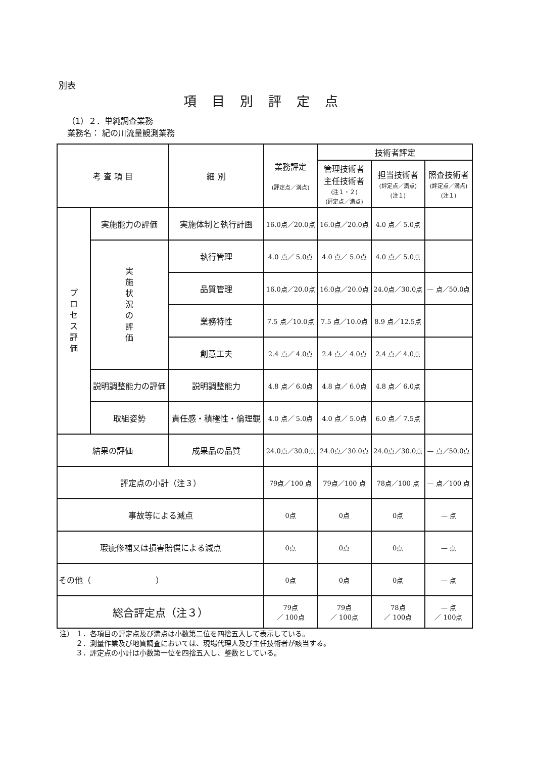別表
項目別評定点
（1）２．単純調査業務
業務名： 紀の川流量観測業務
| 考 査 項 目 | | 細 別 | 業務評定 (評定点／満点) | 技術者評定 | | |
| --- | --- | --- | --- | --- | --- | --- |
| | | | | 管理技術者 主任技術者 (注１・２) (評定点／満点) | 担当技術者 (評定点／満点) (注１) | 照査技術者 (評定点／満点) (注１) |
| プロセス評価 | 実施能力の評価 | 実施体制と執行計画 | 16.0点／20.0点 | 16.0点／20.0点 | 4.0 点／ 5.0点 | |
| | 実施状況の評価 | 執行管理 | 4.0 点／ 5.0点 | 4.0 点／ 5.0点 | 4.0 点／ 5.0点 | |
| | | 品質管理 | 16.0点／20.0点 | 16.0点／20.0点 | 24.0点／30.0点 | — 点／50.0点 |
| | | 業務特性 | 7.5 点／10.0点 | 7.5 点／10.0点 | 8.9 点／12.5点 | |
| | | 創意工夫 | 2.4 点／ 4.0点 | 2.4 点／ 4.0点 | 2.4 点／ 4.0点 | |
| | 説明調整能力の評価 | 説明調整能力 | 4.8 点／ 6.0点 | 4.8 点／ 6.0点 | 4.8 点／ 6.0点 | |
| | 取組姿勢 | 責任感・積極性・倫理観 | 4.0 点／ 5.0点 | 4.0 点／ 5.0点 | 6.0 点／ 7.5点 | |
| 結果の評価 | | 成果品の品質 | 24.0点／30.0点 | 24.0点／30.0点 | 24.0点／30.0点 | — 点／50.0点 |
| 評定点の小計（注３） | | | 79点／100 点 | 79点／100 点 | 78点／100 点 | — 点／100 点 |
| 事故等による減点 | | | 0点 | 0点 | 0点 | — 点 |
| 瑕疵修補又は損害賠償による減点 | | | 0点 | 0点 | 0点 | — 点 |
| その他（ ） | | | 0点 | 0点 | 0点 | — 点 |
| 総合評定点（注３） | | | 79点 ／ 100点 | 79点 ／ 100点 | 78点 ／ 100点 | — 点 ／ 100点 |
注） １．各項目の評定点及び満点は小数第二位を四捨五入して表示している。
　　 ２．測量作業及び地質調査においては、現場代理人及び主任技術者が該当する。
　　 ３．評定点の小計は小数第一位を四捨五入し、整数としている。